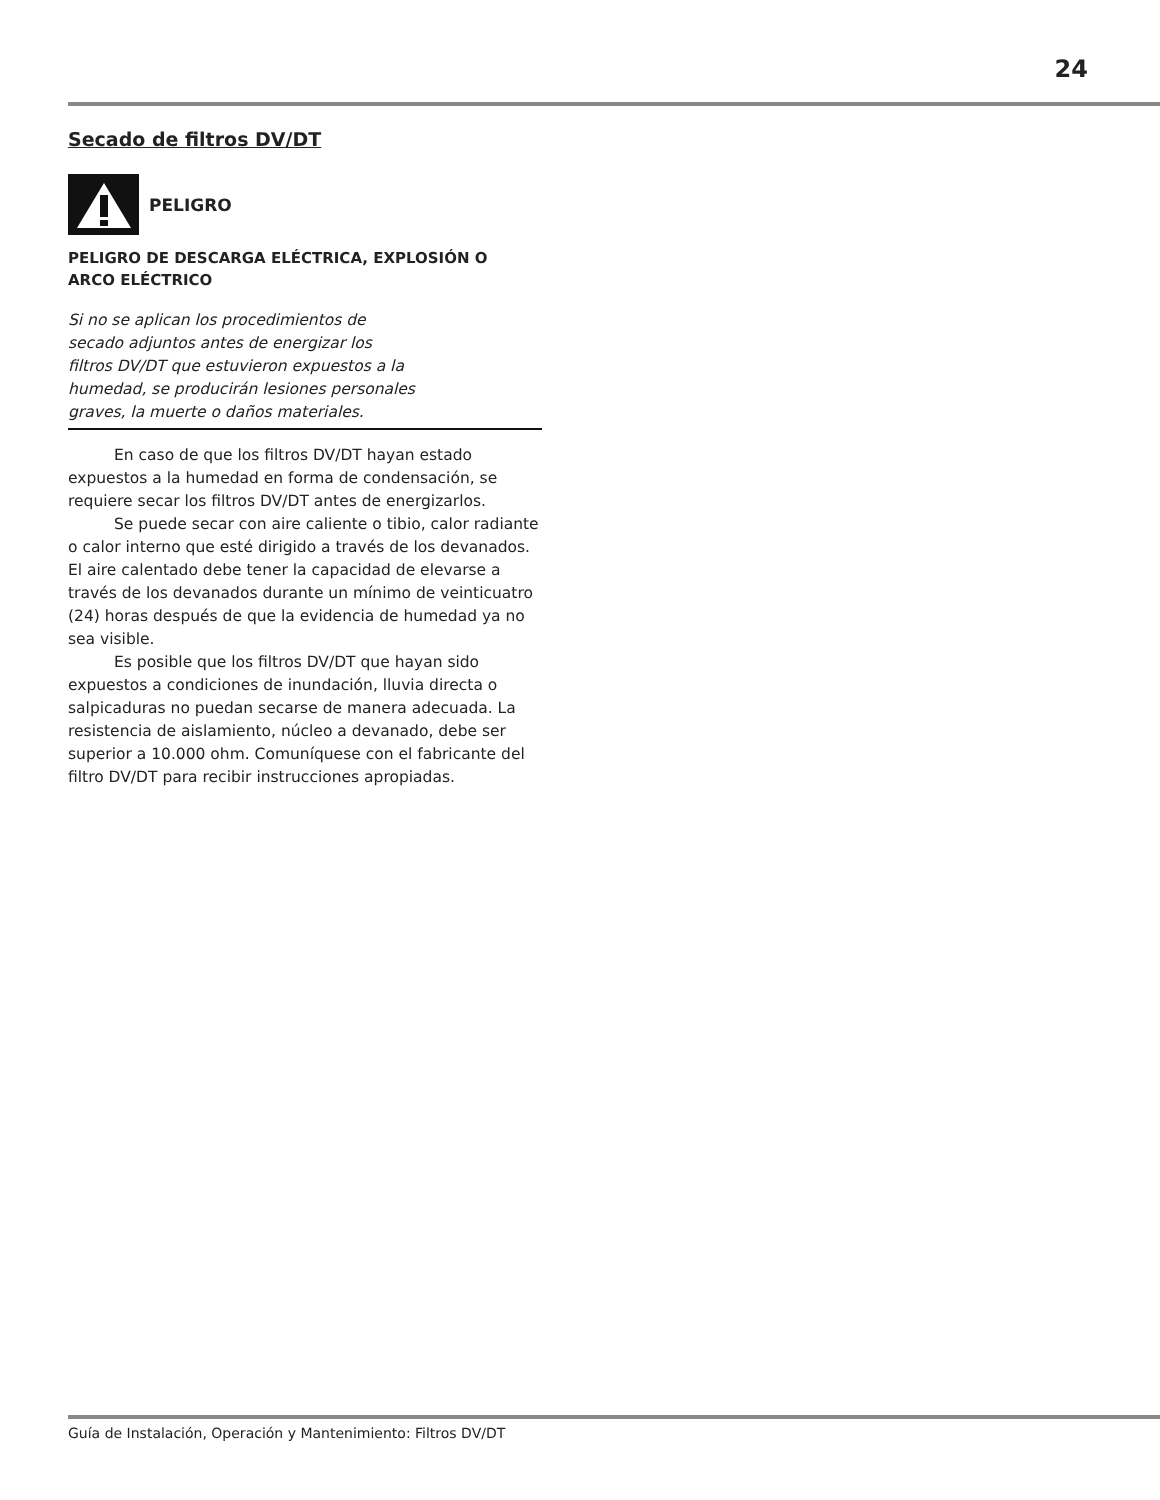24
Secado de filtros DV/DT
PELIGRO
PELIGRO DE DESCARGA ELÉCTRICA, EXPLOSIÓN O
ARCO ELÉCTRICO
Si no se aplican los procedimientos de
secado adjuntos antes de energizar los
filtros DV/DT que estuvieron expuestos a la
humedad, se producirán lesiones personales
graves, la muerte o daños materiales.
En caso de que los filtros DV/DT hayan estado expuestos a la humedad en forma de condensación, se requiere secar los filtros DV/DT antes de energizarlos.
Se puede secar con aire caliente o tibio, calor radiante o calor interno que esté dirigido a través de los devanados. El aire calentado debe tener la capacidad de elevarse a través de los devanados durante un mínimo de veinticuatro (24) horas después de que la evidencia de humedad ya no sea visible.
Es posible que los filtros DV/DT que hayan sido expuestos a condiciones de inundación, lluvia directa o salpicaduras no puedan secarse de manera adecuada. La resistencia de aislamiento, núcleo a devanado, debe ser superior a 10.000 ohm. Comuníquese con el fabricante del filtro DV/DT para recibir instrucciones apropiadas.
Guía de Instalación, Operación y Mantenimiento: Filtros DV/DT